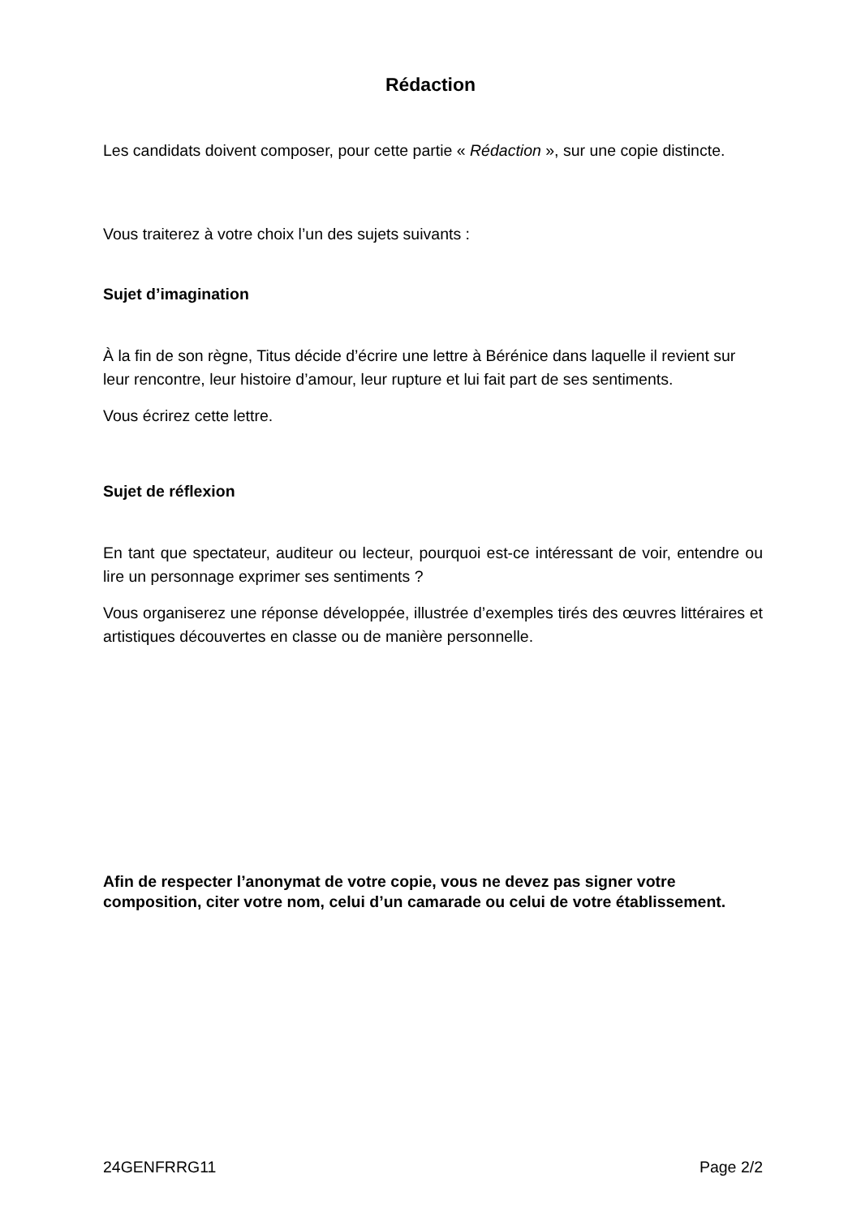Rédaction
Les candidats doivent composer, pour cette partie « Rédaction », sur une copie distincte.
Vous traiterez à votre choix l’un des sujets suivants :
Sujet d’imagination
À la fin de son règne, Titus décide d’écrire une lettre à Bérénice dans laquelle il revient sur leur rencontre, leur histoire d’amour, leur rupture et lui fait part de ses sentiments.
Vous écrirez cette lettre.
Sujet de réflexion
En tant que spectateur, auditeur ou lecteur, pourquoi est-ce intéressant de voir, entendre ou lire un personnage exprimer ses sentiments ?
Vous organiserez une réponse développée, illustrée d’exemples tirés des œuvres littéraires et artistiques découvertes en classe ou de manière personnelle.
Afin de respecter l’anonymat de votre copie, vous ne devez pas signer votre composition, citer votre nom, celui d’un camarade ou celui de votre établissement.
24GENFRRG11 Page 2/2